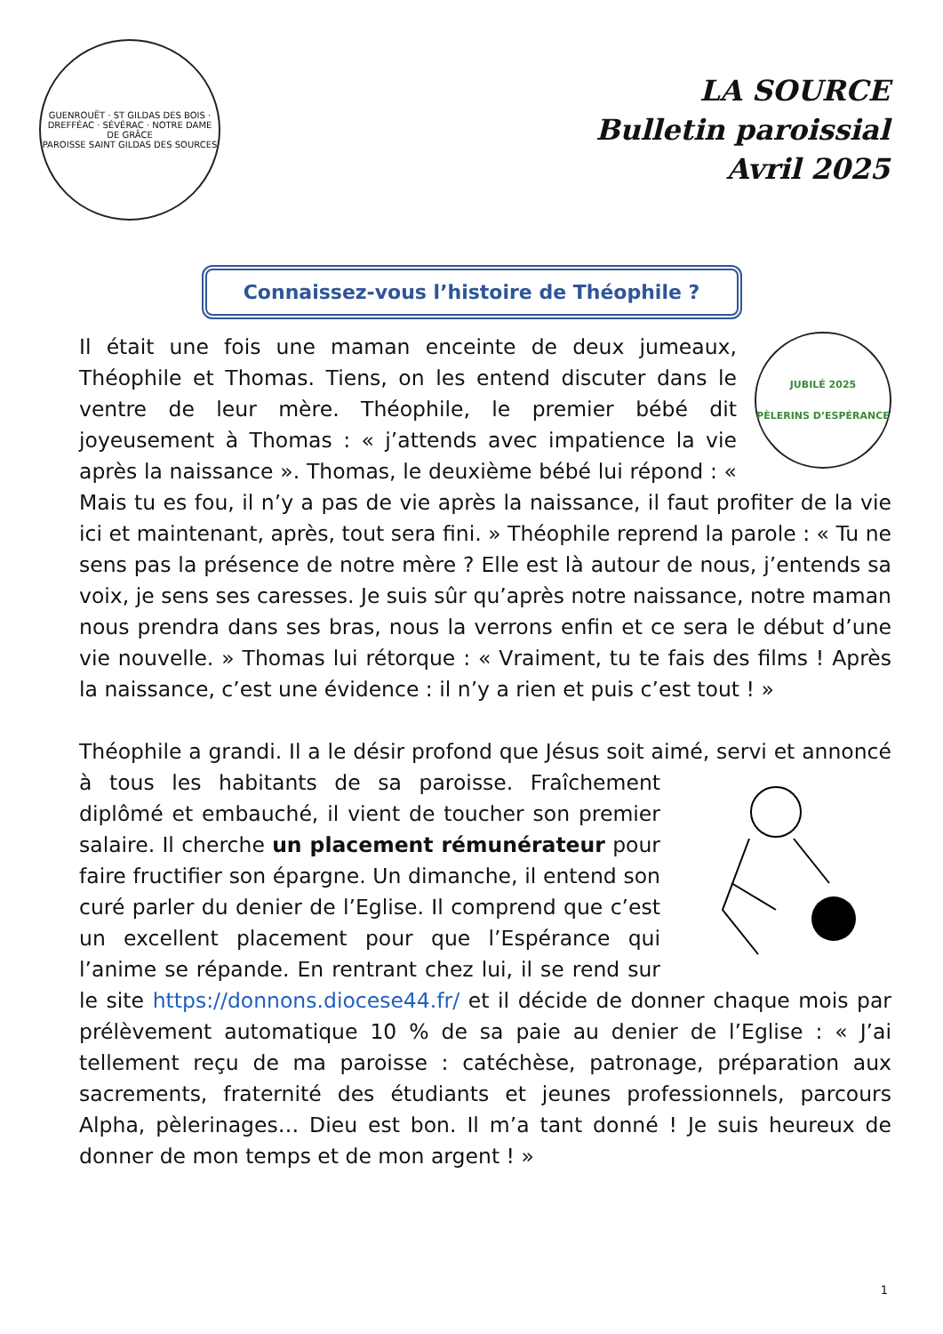GUENROUËT · ST GILDAS DES BOIS · DREFFÉAC · SÉVÉRAC · NOTRE DAME DE GRÂCE
PAROISSE SAINT GILDAS DES SOURCES
LA SOURCE
Bulletin paroissial
Avril 2025
Connaissez-vous l’histoire de Théophile ?
JUBILÉ 2025
PÈLERINS D’ESPÉRANCE
Il était une fois une maman enceinte de deux jumeaux, Théophile et Thomas. Tiens, on les entend discuter dans le ventre de leur mère. Théophile, le premier bébé dit joyeusement à Thomas : « j’attends avec impatience la vie après la naissance ». Thomas, le deuxième bébé lui répond : « Mais tu es fou, il n’y a pas de vie après la naissance, il faut profiter de la vie ici et maintenant, après, tout sera fini. » Théophile reprend la parole : « Tu ne sens pas la présence de notre mère ? Elle est là autour de nous, j’entends sa voix, je sens ses caresses. Je suis sûr qu’après notre naissance, notre maman nous prendra dans ses bras, nous la verrons enfin et ce sera le début d’une vie nouvelle. » Thomas lui rétorque : « Vraiment, tu te fais des films ! Après la naissance, c’est une évidence : il n’y a rien et puis c’est tout ! »
Théophile a grandi. Il a le désir profond que Jésus soit aimé, servi et annoncé à tous les habitants de sa paroisse. Fraîchement diplômé et embauché, il vient de toucher son premier salaire. Il cherche un placement rémunérateur pour faire fructifier son épargne. Un dimanche, il entend son curé parler du denier de l’Eglise. Il comprend que c’est un excellent placement pour que l’Espérance qui l’anime se répande. En rentrant chez lui, il se rend sur le site https://donnons.diocese44.fr/ et il décide de donner chaque mois par prélèvement automatique 10 % de sa paie au denier de l’Eglise : « J’ai tellement reçu de ma paroisse : catéchèse, patronage, préparation aux sacrements, fraternité des étudiants et jeunes professionnels, parcours Alpha, pèlerinages… Dieu est bon. Il m’a tant donné ! Je suis heureux de donner de mon temps et de mon argent ! »
1